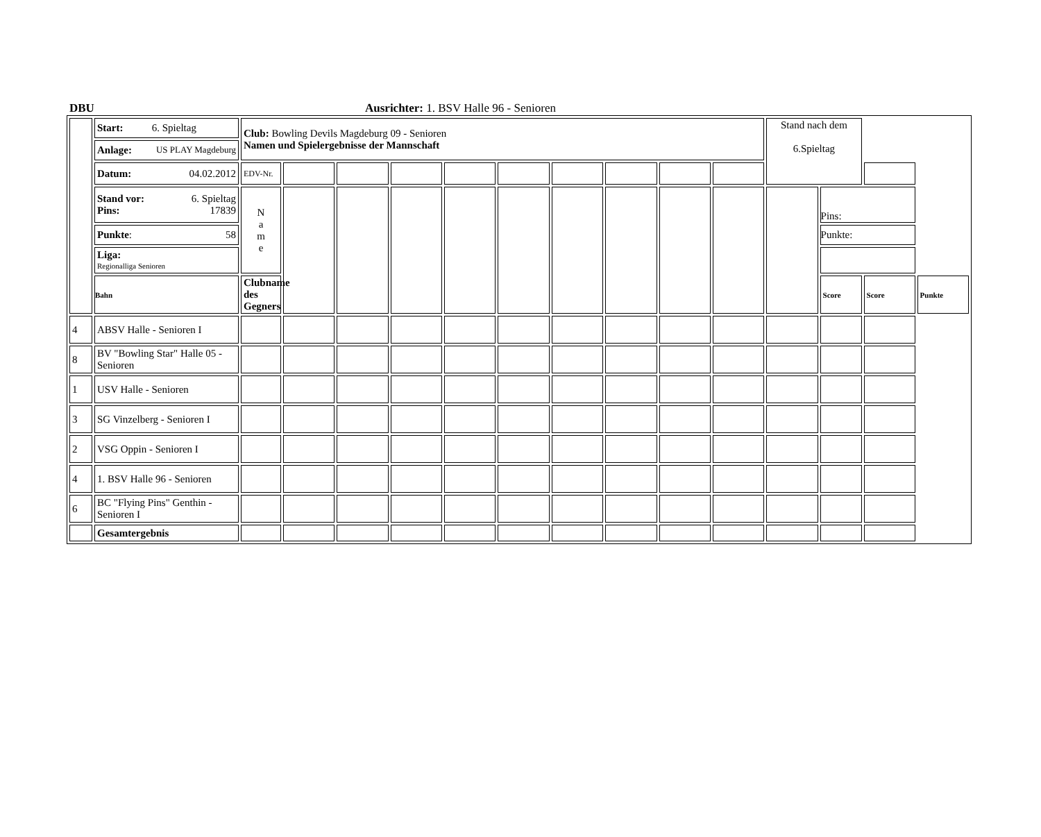DBU Ausrichter: 1. BSV Halle 96 - Senioren
| | Start: 6. Spieltag | | Club: Bowling Devils Magdeburg 09 - Senioren Namen und Spielergebnisse der Mannschaft | | | | | | | | | | Stand nach dem 6.Spieltag | | |
| | Anlage: US PLAY Magdeburg | | | | | | | | | | | | | | |
| | Datum: 04.02.2012 | EDV-Nr. | | | | | | | | | | | | | |
| | Stand vor: 6. Spieltag Pins: 17839 | N a m e | | | | | | | | | | | Pins: | | |
| | Punkte : 58 | | | | | | | | | | | | Punkte: | | |
| | Liga: Regionalliga Senioren | | | | | | | | | | | | | | |
| | Bahn | Clubname des Gegners | | | | | | | | | | | Score | Score | Punkte |
| 4 | ABSV Halle - Senioren I | | | | | | | | | | | | | | |
| 8 | BV "Bowling Star" Halle 05 - Senioren | | | | | | | | | | | | | | |
| 1 | USV Halle - Senioren | | | | | | | | | | | | | | |
| 3 | SG Vinzelberg - Senioren I | | | | | | | | | | | | | | |
| 2 | VSG Oppin - Senioren I | | | | | | | | | | | | | | |
| 4 | 1. BSV Halle 96 - Senioren | | | | | | | | | | | | | | |
| 6 | BC "Flying Pins" Genthin - Senioren I | | | | | | | | | | | | | | |
| | Gesamtergebnis | | | | | | | | | | | | | | |